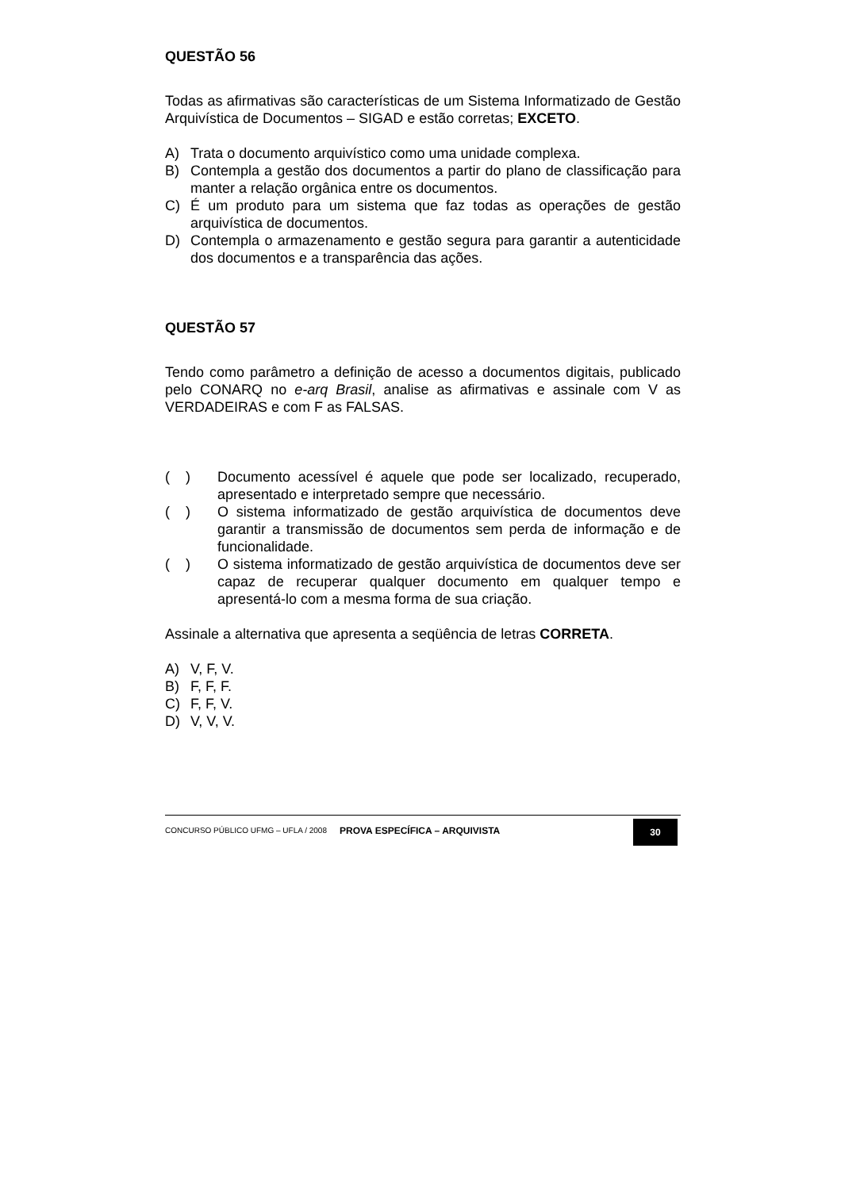QUESTÃO 56
Todas as afirmativas são características de um Sistema Informatizado de Gestão Arquivística de Documentos – SIGAD e estão corretas; EXCETO.
A) Trata o documento arquivístico como uma unidade complexa.
B) Contempla a gestão dos documentos a partir do plano de classificação para manter a relação orgânica entre os documentos.
C) É um produto para um sistema que faz todas as operações de gestão arquivística de documentos.
D) Contempla o armazenamento e gestão segura para garantir a autenticidade dos documentos e a transparência das ações.
QUESTÃO 57
Tendo como parâmetro a definição de acesso a documentos digitais, publicado pelo CONARQ no e-arq Brasil, analise as afirmativas e assinale com V as VERDADEIRAS e com F as FALSAS.
( ) Documento acessível é aquele que pode ser localizado, recuperado, apresentado e interpretado sempre que necessário.
( ) O sistema informatizado de gestão arquivística de documentos deve garantir a transmissão de documentos sem perda de informação e de funcionalidade.
( ) O sistema informatizado de gestão arquivística de documentos deve ser capaz de recuperar qualquer documento em qualquer tempo e apresentá-lo com a mesma forma de sua criação.
Assinale a alternativa que apresenta a seqüência de letras CORRETA.
A) V, F, V.
B) F, F, F.
C) F, F, V.
D) V, V, V.
CONCURSO PÚBLICO UFMG – UFLA / 2008 PROVA ESPECÍFICA – ARQUIVISTA 30